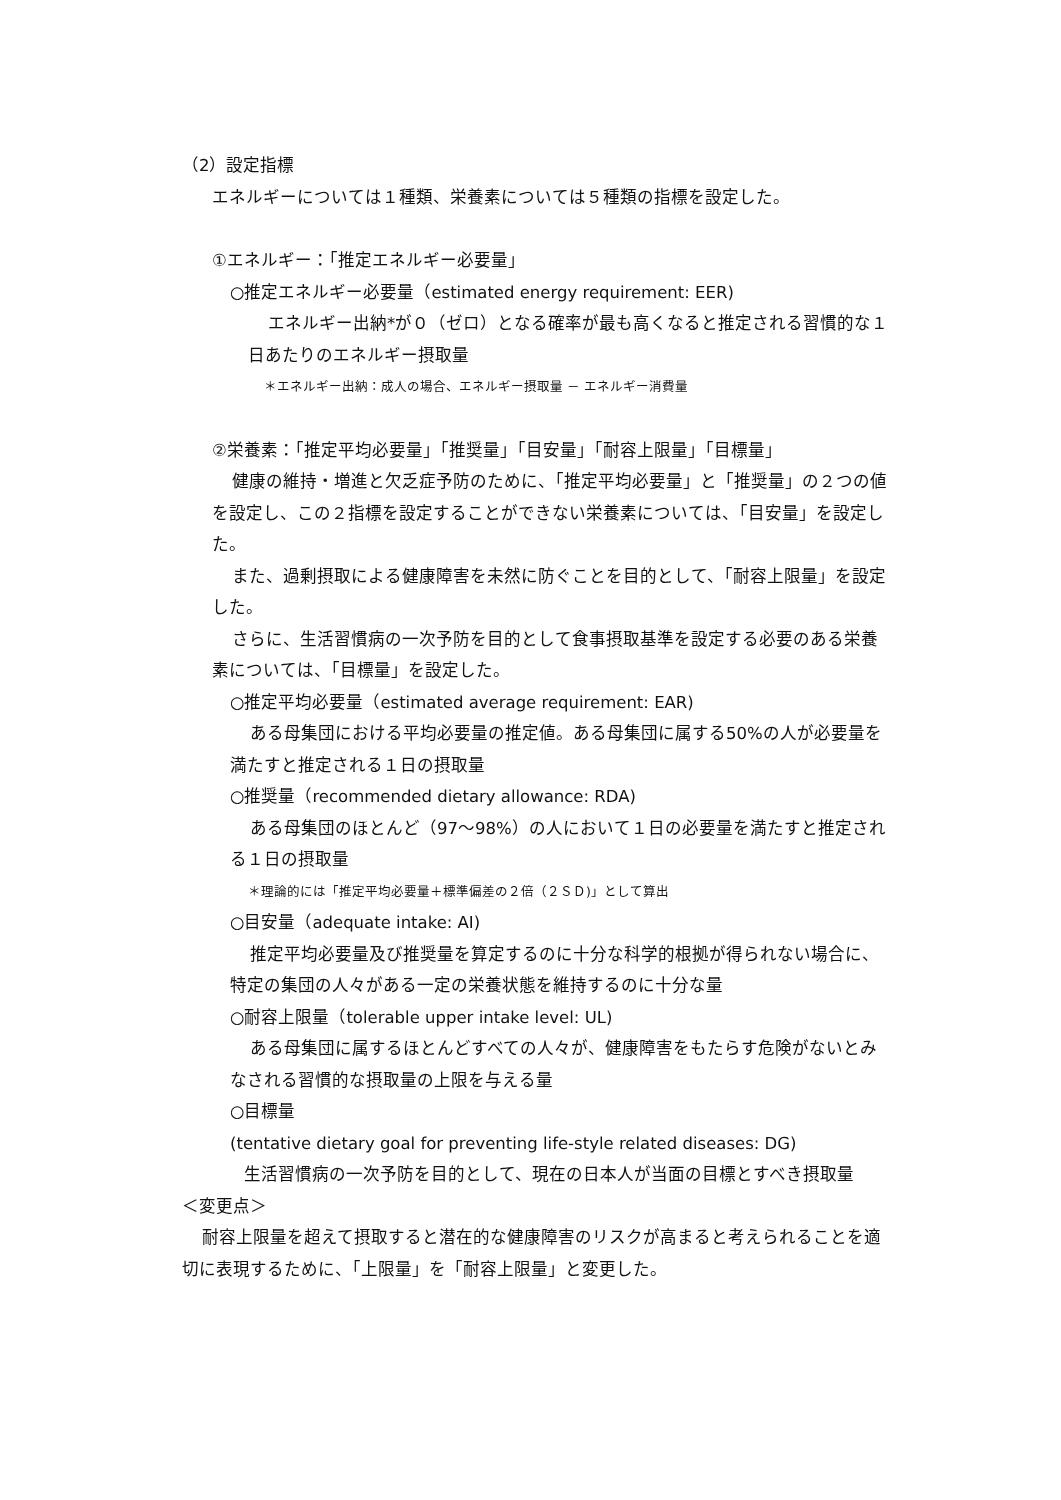（2）設定指標
エネルギーについては１種類、栄養素については５種類の指標を設定した。
①エネルギー：「推定エネルギー必要量」
○推定エネルギー必要量（estimated energy requirement: EER)
エネルギー出納*が０（ゼロ）となる確率が最も高くなると推定される習慣的な１日あたりのエネルギー摂取量
＊エネルギー出納：成人の場合、エネルギー摂取量 － エネルギー消費量
②栄養素：「推定平均必要量」「推奨量」「目安量」「耐容上限量」「目標量」
健康の維持・増進と欠乏症予防のために、「推定平均必要量」と「推奨量」の２つの値を設定し、この２指標を設定することができない栄養素については、「目安量」を設定した。
また、過剰摂取による健康障害を未然に防ぐことを目的として、「耐容上限量」を設定した。
さらに、生活習慣病の一次予防を目的として食事摂取基準を設定する必要のある栄養素については、「目標量」を設定した。
○推定平均必要量（estimated average requirement: EAR)
ある母集団における平均必要量の推定値。ある母集団に属する50%の人が必要量を満たすと推定される１日の摂取量
○推奨量（recommended dietary allowance: RDA)
ある母集団のほとんど（97～98%）の人において１日の必要量を満たすと推定される１日の摂取量
＊理論的には「推定平均必要量＋標準偏差の２倍（２ＳＤ)」として算出
○目安量（adequate intake: AI)
推定平均必要量及び推奨量を算定するのに十分な科学的根拠が得られない場合に、特定の集団の人々がある一定の栄養状態を維持するのに十分な量
○耐容上限量（tolerable upper intake level: UL)
ある母集団に属するほとんどすべての人々が、健康障害をもたらす危険がないとみなされる習慣的な摂取量の上限を与える量
○目標量
(tentative dietary goal for preventing life-style related diseases: DG)
生活習慣病の一次予防を目的として、現在の日本人が当面の目標とすべき摂取量
＜変更点＞
耐容上限量を超えて摂取すると潜在的な健康障害のリスクが高まると考えられることを適切に表現するために、「上限量」を「耐容上限量」と変更した。